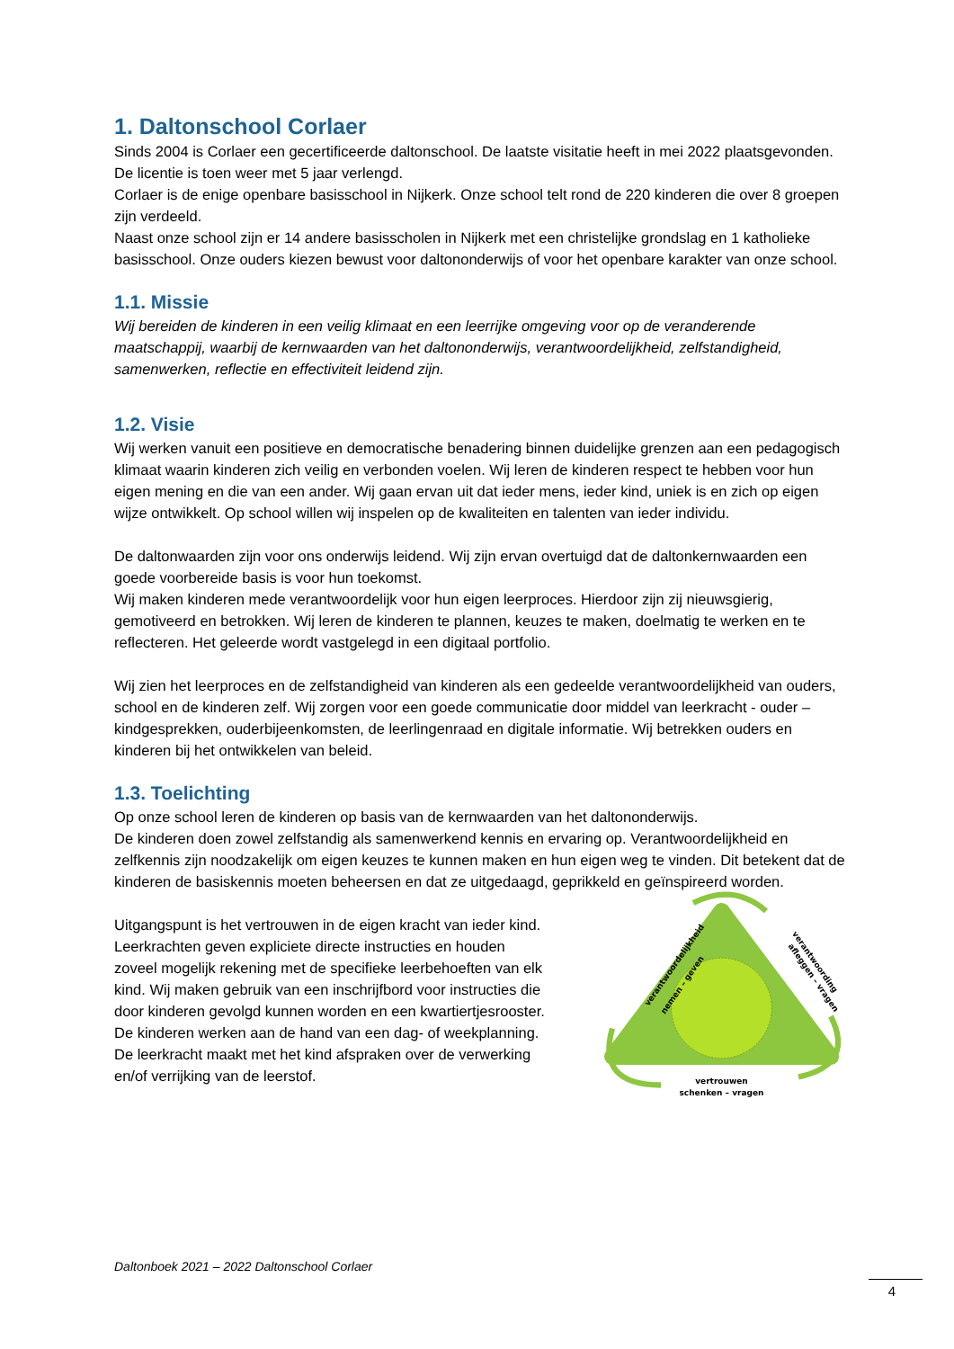1. Daltonschool Corlaer
Sinds 2004 is Corlaer een gecertificeerde daltonschool. De laatste visitatie heeft in mei 2022 plaatsgevonden. De licentie is toen weer met 5 jaar verlengd.
Corlaer is de enige openbare basisschool in Nijkerk. Onze school telt rond de 220 kinderen die over 8 groepen zijn verdeeld.
Naast onze school zijn er 14 andere basisscholen in Nijkerk met een christelijke grondslag en 1 katholieke basisschool. Onze ouders kiezen bewust voor daltononderwijs of voor het openbare karakter van onze school.
1.1. Missie
Wij bereiden de kinderen in een veilig klimaat en een leerrijke omgeving voor op de veranderende maatschappij, waarbij de kernwaarden van het daltononderwijs, verantwoordelijkheid, zelfstandigheid, samenwerken, reflectie en effectiviteit leidend zijn.
1.2. Visie
Wij werken vanuit een positieve en democratische benadering binnen duidelijke grenzen aan een pedagogisch klimaat waarin kinderen zich veilig en verbonden voelen. Wij leren de kinderen respect te hebben voor hun eigen mening en die van een ander. Wij gaan ervan uit dat ieder mens, ieder kind, uniek is en zich op eigen wijze ontwikkelt. Op school willen wij inspelen op de kwaliteiten en talenten van ieder individu.
De daltonwaarden zijn voor ons onderwijs leidend. Wij zijn ervan overtuigd dat de daltonkernwaarden een goede voorbereide basis is voor hun toekomst.
Wij maken kinderen mede verantwoordelijk voor hun eigen leerproces. Hierdoor zijn zij nieuwsgierig, gemotiveerd en betrokken. Wij leren de kinderen te plannen, keuzes te maken, doelmatig te werken en te reflecteren. Het geleerde wordt vastgelegd in een digitaal portfolio.
Wij zien het leerproces en de zelfstandigheid van kinderen als een gedeelde verantwoordelijkheid van ouders, school en de kinderen zelf. Wij zorgen voor een goede communicatie door middel van leerkracht - ouder – kindgesprekken, ouderbijeenkomsten, de leerlingenraad en digitale informatie. Wij betrekken ouders en kinderen bij het ontwikkelen van beleid.
1.3. Toelichting
Op onze school leren de kinderen op basis van de kernwaarden van het daltononderwijs.
De kinderen doen zowel zelfstandig als samenwerkend kennis en ervaring op. Verantwoordelijkheid en zelfkennis zijn noodzakelijk om eigen keuzes te kunnen maken en hun eigen weg te vinden. Dit betekent dat de kinderen de basiskennis moeten beheersen en dat ze uitgedaagd, geprikkeld en geïnspireerd worden.
Uitgangspunt is het vertrouwen in de eigen kracht van ieder kind. Leerkrachten geven expliciete directe instructies en houden zoveel mogelijk rekening met de specifieke leerbehoeften van elk kind. Wij maken gebruik van een inschrijfbord voor instructies die door kinderen gevolgd kunnen worden en een kwartiertjesrooster. De kinderen werken aan de hand van een dag- of weekplanning. De leerkracht maakt met het kind afspraken over de verwerking en/of verrijking van de leerstof.
verantwoordelijkheid
nemen – geven
verantwoording
afleggen – vragen
vertrouwen
schenken – vragen
Daltonboek 2021 – 2022 Daltonschool Corlaer
4